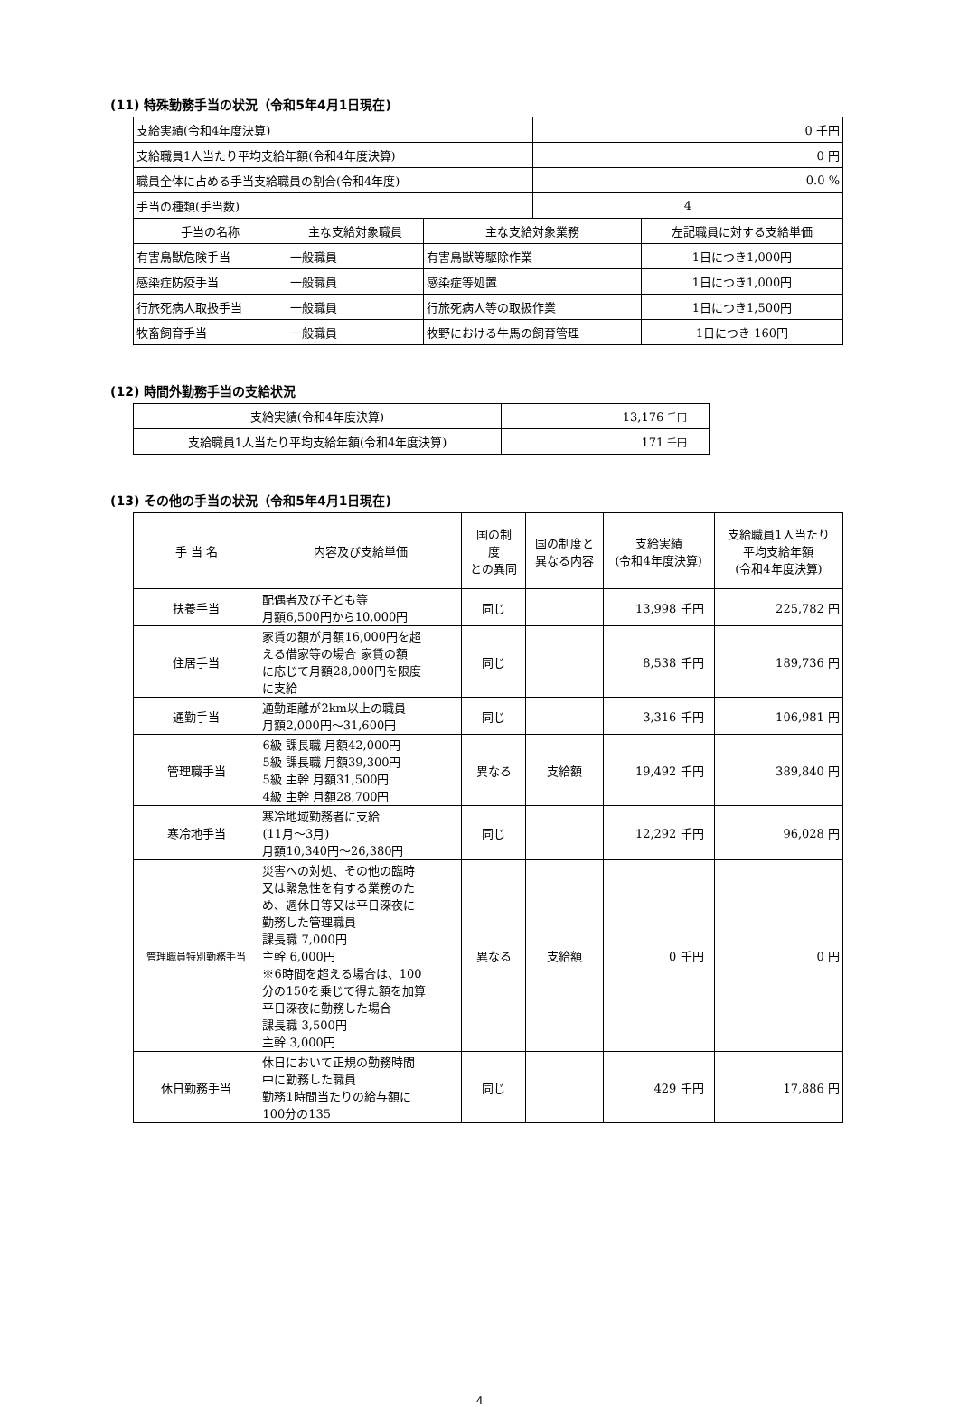(11) 特殊勤務手当の状況（令和5年4月1日現在)
| 支給実績(令和4年度決算) | | | 0 千円 | |
| 支給職員1人当たり平均支給年額(令和4年度決算) | | | 0 円 | |
| 職員全体に占める手当支給職員の割合(令和4年度) | | | 0.0 % | |
| 手当の種類(手当数) | | | 4 | |
| 手当の名称 | 主な支給対象職員 | 主な支給対象業務 | | 左記職員に対する支給単価 |
| 有害鳥獣危険手当 | 一般職員 | 有害鳥獣等駆除作業 | | 1日につき1,000円 |
| 感染症防疫手当 | 一般職員 | 感染症等処置 | | 1日につき1,000円 |
| 行旅死病人取扱手当 | 一般職員 | 行旅死病人等の取扱作業 | | 1日につき1,500円 |
| 牧畜飼育手当 | 一般職員 | 牧野における牛馬の飼育管理 | | 1日につき 160円 |
(12) 時間外勤務手当の支給状況
| 支給実績(令和4年度決算) | 13,176 千円 |
| 支給職員1人当たり平均支給年額(令和4年度決算) | 171 千円 |
(13) その他の手当の状況（令和5年4月1日現在)
| 手 当 名 | 内容及び支給単価 | 国の制 度 との異同 | 国の制度と 異なる内容 | 支給実績 (令和4年度決算) | 支給職員1人当たり 平均支給年額 (令和4年度決算) |
| --- | --- | --- | --- | --- | --- |
| 扶養手当 | 配偶者及び子ども等 月額6,500円から10,000円 | 同じ | | 13,998 千円 | 225,782 円 |
| 住居手当 | 家賃の額が月額16,000円を超 える借家等の場合 家賃の額 に応じて月額28,000円を限度 に支給 | 同じ | | 8,538 千円 | 189,736 円 |
| 通勤手当 | 通勤距離が2km以上の職員 月額2,000円～31,600円 | 同じ | | 3,316 千円 | 106,981 円 |
| 管理職手当 | 6級 課長職 月額42,000円 5級 課長職 月額39,300円 5級 主幹 月額31,500円 4級 主幹 月額28,700円 | 異なる | 支給額 | 19,492 千円 | 389,840 円 |
| 寒冷地手当 | 寒冷地域勤務者に支給 (11月～3月) 月額10,340円～26,380円 | 同じ | | 12,292 千円 | 96,028 円 |
| 管理職員特別勤務手当 | 災害への対処、その他の臨時 又は緊急性を有する業務のた め、週休日等又は平日深夜に 勤務した管理職員 課長職 7,000円 主幹 6,000円 ※6時間を超える場合は、100 分の150を乗じて得た額を加算 平日深夜に勤務した場合 課長職 3,500円 主幹 3,000円 | 異なる | 支給額 | 0 千円 | 0 円 |
| 休日勤務手当 | 休日において正規の勤務時間 中に勤務した職員 勤務1時間当たりの給与額に 100分の135 | 同じ | | 429 千円 | 17,886 円 |
4